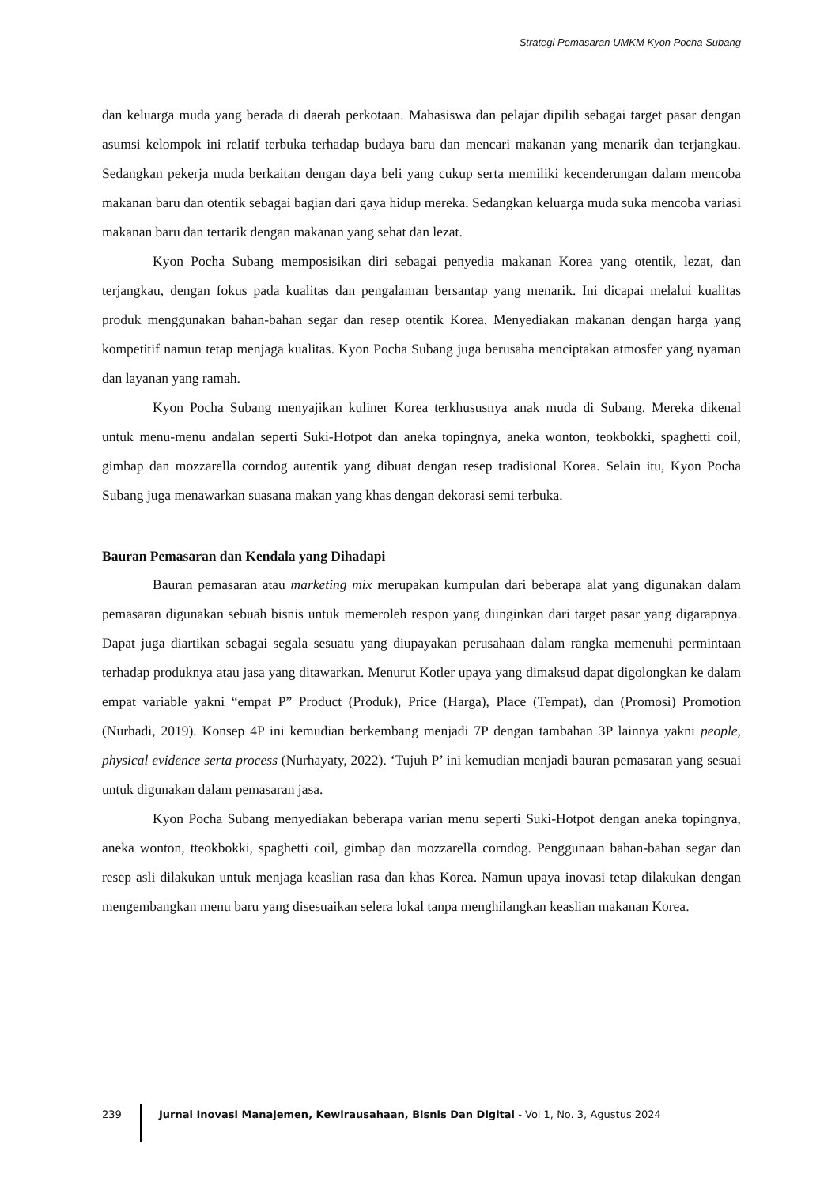Strategi Pemasaran UMKM Kyon Pocha Subang
dan keluarga muda yang berada di daerah perkotaan. Mahasiswa dan pelajar dipilih sebagai target pasar dengan asumsi kelompok ini relatif terbuka terhadap budaya baru dan mencari makanan yang menarik dan terjangkau. Sedangkan pekerja muda berkaitan dengan daya beli yang cukup serta memiliki kecenderungan dalam mencoba makanan baru dan otentik sebagai bagian dari gaya hidup mereka. Sedangkan keluarga muda suka mencoba variasi makanan baru dan tertarik dengan makanan yang sehat dan lezat.
Kyon Pocha Subang memposisikan diri sebagai penyedia makanan Korea yang otentik, lezat, dan terjangkau, dengan fokus pada kualitas dan pengalaman bersantap yang menarik. Ini dicapai melalui kualitas produk menggunakan bahan-bahan segar dan resep otentik Korea. Menyediakan makanan dengan harga yang kompetitif namun tetap menjaga kualitas. Kyon Pocha Subang juga berusaha menciptakan atmosfer yang nyaman dan layanan yang ramah.
Kyon Pocha Subang menyajikan kuliner Korea terkhususnya anak muda di Subang. Mereka dikenal untuk menu-menu andalan seperti Suki-Hotpot dan aneka topingnya, aneka wonton, teokbokki, spaghetti coil, gimbap dan mozzarella corndog autentik yang dibuat dengan resep tradisional Korea. Selain itu, Kyon Pocha Subang juga menawarkan suasana makan yang khas dengan dekorasi semi terbuka.
Bauran Pemasaran dan Kendala yang Dihadapi
Bauran pemasaran atau marketing mix merupakan kumpulan dari beberapa alat yang digunakan dalam pemasaran digunakan sebuah bisnis untuk memeroleh respon yang diinginkan dari target pasar yang digarapnya. Dapat juga diartikan sebagai segala sesuatu yang diupayakan perusahaan dalam rangka memenuhi permintaan terhadap produknya atau jasa yang ditawarkan. Menurut Kotler upaya yang dimaksud dapat digolongkan ke dalam empat variable yakni “empat P” Product (Produk), Price (Harga), Place (Tempat), dan (Promosi) Promotion (Nurhadi, 2019). Konsep 4P ini kemudian berkembang menjadi 7P dengan tambahan 3P lainnya yakni people, physical evidence serta process (Nurhayaty, 2022). ‘Tujuh P’ ini kemudian menjadi bauran pemasaran yang sesuai untuk digunakan dalam pemasaran jasa.
Kyon Pocha Subang menyediakan beberapa varian menu seperti Suki-Hotpot dengan aneka topingnya, aneka wonton, tteokbokki, spaghetti coil, gimbap dan mozzarella corndog. Penggunaan bahan-bahan segar dan resep asli dilakukan untuk menjaga keaslian rasa dan khas Korea. Namun upaya inovasi tetap dilakukan dengan mengembangkan menu baru yang disesuaikan selera lokal tanpa menghilangkan keaslian makanan Korea.
239 Jurnal Inovasi Manajemen, Kewirausahaan, Bisnis Dan Digital - Vol 1, No. 3, Agustus 2024